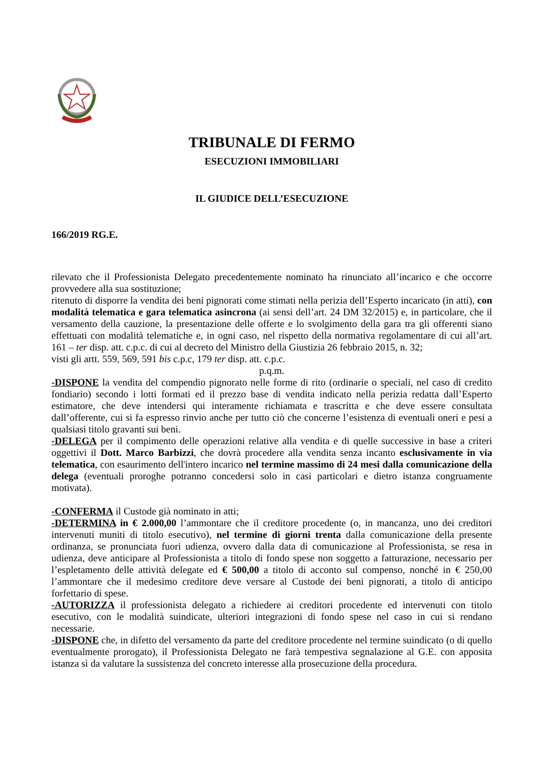TRIBUNALE DI FERMO
ESECUZIONI IMMOBILIARI
IL GIUDICE DELL’ESECUZIONE
166/2019 RG.E.
rilevato che il Professionista Delegato precedentemente nominato ha rinunciato all’incarico e che occorre provvedere alla sua sostituzione;
ritenuto di disporre la vendita dei beni pignorati come stimati nella perizia dell’Esperto incaricato (in atti), con modalità telematica e gara telematica asincrona (ai sensi dell’art. 24 DM 32/2015) e, in particolare, che il versamento della cauzione, la presentazione delle offerte e lo svolgimento della gara tra gli offerenti siano effettuati con modalità telematiche e, in ogni caso, nel rispetto della normativa regolamentare di cui all’art. 161 – ter disp. att. c.p.c. di cui al decreto del Ministro della Giustizia 26 febbraio 2015, n. 32;
visti gli artt. 559, 569, 591 bis c.p.c, 179 ter disp. att. c.p.c.
p.q.m.
-DISPONE la vendita del compendio pignorato nelle forme di rito (ordinarie o speciali, nel caso di credito fondiario) secondo i lotti formati ed il prezzo base di vendita indicato nella perizia redatta dall’Esperto estimatore, che deve intendersi qui interamente richiamata e trascritta e che deve essere consultata dall’offerente, cui si fa espresso rinvio anche per tutto ciò che concerne l’esistenza di eventuali oneri e pesi a qualsiasi titolo gravanti sui beni.
-DELEGA per il compimento delle operazioni relative alla vendita e di quelle successive in base a criteri oggettivi il Dott. Marco Barbizzi, che dovrà procedere alla vendita senza incanto esclusivamente in via telematica, con esaurimento dell'intero incarico nel termine massimo di 24 mesi dalla comunicazione della delega (eventuali proroghe potranno concedersi solo in casi particolari e dietro istanza congruamente motivata).
-CONFERMA il Custode già nominato in atti;
-DETERMINA in € 2.000,00 l’ammontare che il creditore procedente (o, in mancanza, uno dei creditori intervenuti muniti di titolo esecutivo), nel termine di giorni trenta dalla comunicazione della presente ordinanza, se pronunciata fuori udienza, ovvero dalla data di comunicazione al Professionista, se resa in udienza, deve anticipare al Professionista a titolo di fondo spese non soggetto a fatturazione, necessario per l’espletamento delle attività delegate ed € 500,00 a titolo di acconto sul compenso, nonché in € 250,00 l’ammontare che il medesimo creditore deve versare al Custode dei beni pignorati, a titolo di anticipo forfettario di spese.
-AUTORIZZA il professionista delegato a richiedere ai creditori procedente ed intervenuti con titolo esecutivo, con le modalità suindicate, ulteriori integrazioni di fondo spese nel caso in cui si rendano necessarie.
-DISPONE che, in difetto del versamento da parte del creditore procedente nel termine suindicato (o di quello eventualmente prorogato), il Professionista Delegato ne farà tempestiva segnalazione al G.E. con apposita istanza sì da valutare la sussistenza del concreto interesse alla prosecuzione della procedura.